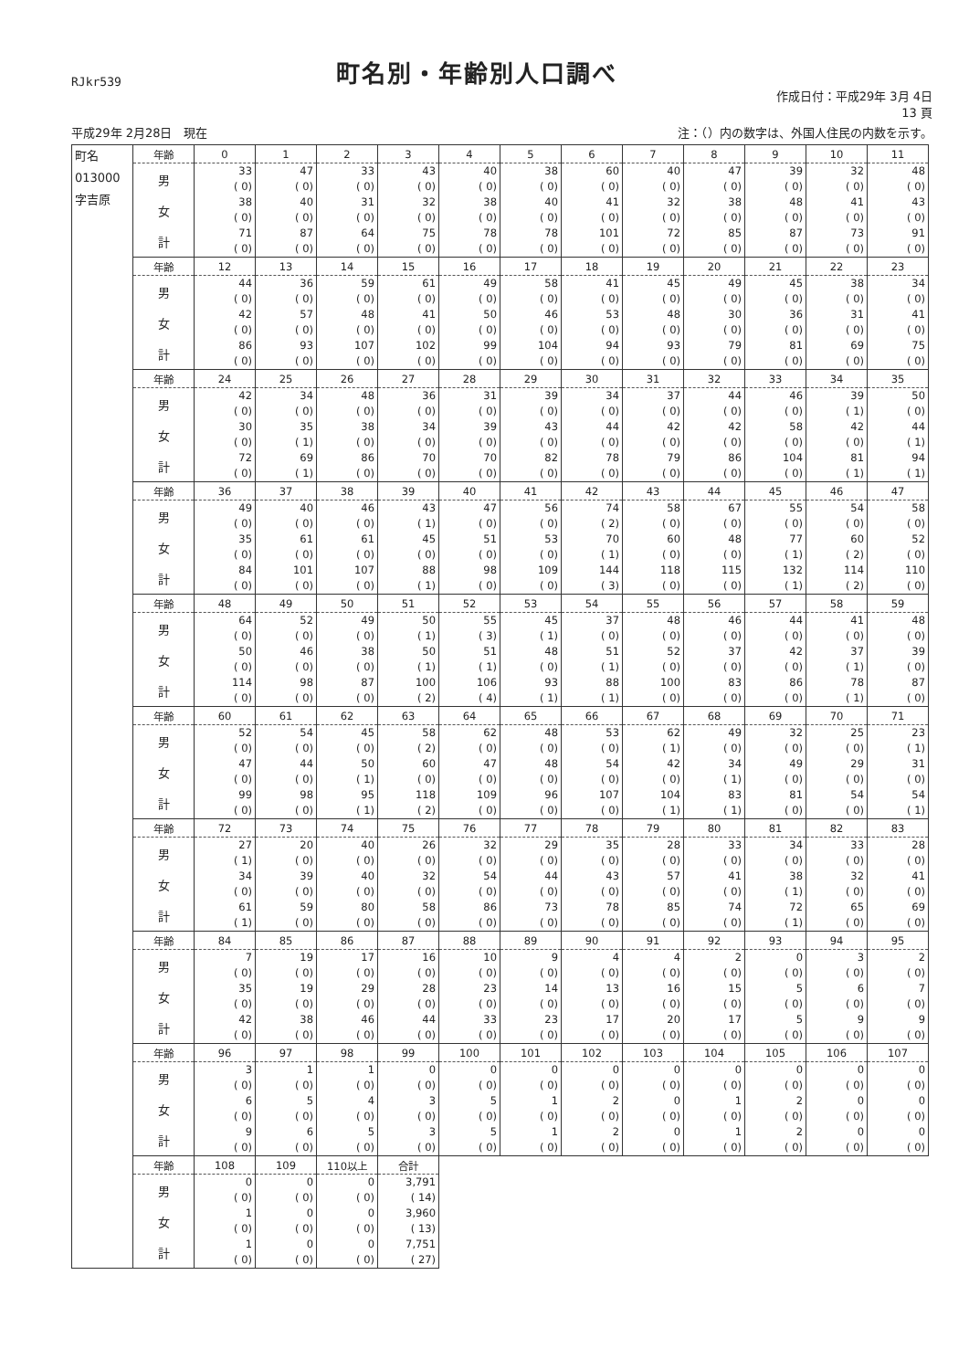RJkr539
町名別・年齢別人口調べ
作成日付：平成29年 3月 4日
13 頁
平成29年 2月28日　現在 注：（）内の数字は、外国人住民の内数を示す。
| 町名 013000 字吉原 | 年齢 | 0 | 1 | 2 | 3 | 4 | 5 | 6 | 7 | 8 | 9 | 10 | 11 |
| | 男 | 33 ( 0) | 47 ( 0) | 33 ( 0) | 43 ( 0) | 40 ( 0) | 38 ( 0) | 60 ( 0) | 40 ( 0) | 47 ( 0) | 39 ( 0) | 32 ( 0) | 48 ( 0) |
| | 女 | 38 ( 0) | 40 ( 0) | 31 ( 0) | 32 ( 0) | 38 ( 0) | 40 ( 0) | 41 ( 0) | 32 ( 0) | 38 ( 0) | 48 ( 0) | 41 ( 0) | 43 ( 0) |
| | 計 | 71 ( 0) | 87 ( 0) | 64 ( 0) | 75 ( 0) | 78 ( 0) | 78 ( 0) | 101 ( 0) | 72 ( 0) | 85 ( 0) | 87 ( 0) | 73 ( 0) | 91 ( 0) |
| | 年齢 | 12 | 13 | 14 | 15 | 16 | 17 | 18 | 19 | 20 | 21 | 22 | 23 |
| | 男 | 44 ( 0) | 36 ( 0) | 59 ( 0) | 61 ( 0) | 49 ( 0) | 58 ( 0) | 41 ( 0) | 45 ( 0) | 49 ( 0) | 45 ( 0) | 38 ( 0) | 34 ( 0) |
| | 女 | 42 ( 0) | 57 ( 0) | 48 ( 0) | 41 ( 0) | 50 ( 0) | 46 ( 0) | 53 ( 0) | 48 ( 0) | 30 ( 0) | 36 ( 0) | 31 ( 0) | 41 ( 0) |
| | 計 | 86 ( 0) | 93 ( 0) | 107 ( 0) | 102 ( 0) | 99 ( 0) | 104 ( 0) | 94 ( 0) | 93 ( 0) | 79 ( 0) | 81 ( 0) | 69 ( 0) | 75 ( 0) |
| | 年齢 | 24 | 25 | 26 | 27 | 28 | 29 | 30 | 31 | 32 | 33 | 34 | 35 |
| | 男 | 42 ( 0) | 34 ( 0) | 48 ( 0) | 36 ( 0) | 31 ( 0) | 39 ( 0) | 34 ( 0) | 37 ( 0) | 44 ( 0) | 46 ( 0) | 39 ( 1) | 50 ( 0) |
| | 女 | 30 ( 0) | 35 ( 1) | 38 ( 0) | 34 ( 0) | 39 ( 0) | 43 ( 0) | 44 ( 0) | 42 ( 0) | 42 ( 0) | 58 ( 0) | 42 ( 0) | 44 ( 1) |
| | 計 | 72 ( 0) | 69 ( 1) | 86 ( 0) | 70 ( 0) | 70 ( 0) | 82 ( 0) | 78 ( 0) | 79 ( 0) | 86 ( 0) | 104 ( 0) | 81 ( 1) | 94 ( 1) |
| | 年齢 | 36 | 37 | 38 | 39 | 40 | 41 | 42 | 43 | 44 | 45 | 46 | 47 |
| | 男 | 49 ( 0) | 40 ( 0) | 46 ( 0) | 43 ( 1) | 47 ( 0) | 56 ( 0) | 74 ( 2) | 58 ( 0) | 67 ( 0) | 55 ( 0) | 54 ( 0) | 58 ( 0) |
| | 女 | 35 ( 0) | 61 ( 0) | 61 ( 0) | 45 ( 0) | 51 ( 0) | 53 ( 0) | 70 ( 1) | 60 ( 0) | 48 ( 0) | 77 ( 1) | 60 ( 2) | 52 ( 0) |
| | 計 | 84 ( 0) | 101 ( 0) | 107 ( 0) | 88 ( 1) | 98 ( 0) | 109 ( 0) | 144 ( 3) | 118 ( 0) | 115 ( 0) | 132 ( 1) | 114 ( 2) | 110 ( 0) |
| | 年齢 | 48 | 49 | 50 | 51 | 52 | 53 | 54 | 55 | 56 | 57 | 58 | 59 |
| | 男 | 64 ( 0) | 52 ( 0) | 49 ( 0) | 50 ( 1) | 55 ( 3) | 45 ( 1) | 37 ( 0) | 48 ( 0) | 46 ( 0) | 44 ( 0) | 41 ( 0) | 48 ( 0) |
| | 女 | 50 ( 0) | 46 ( 0) | 38 ( 0) | 50 ( 1) | 51 ( 1) | 48 ( 0) | 51 ( 1) | 52 ( 0) | 37 ( 0) | 42 ( 0) | 37 ( 1) | 39 ( 0) |
| | 計 | 114 ( 0) | 98 ( 0) | 87 ( 0) | 100 ( 2) | 106 ( 4) | 93 ( 1) | 88 ( 1) | 100 ( 0) | 83 ( 0) | 86 ( 0) | 78 ( 1) | 87 ( 0) |
| | 年齢 | 60 | 61 | 62 | 63 | 64 | 65 | 66 | 67 | 68 | 69 | 70 | 71 |
| | 男 | 52 ( 0) | 54 ( 0) | 45 ( 0) | 58 ( 2) | 62 ( 0) | 48 ( 0) | 53 ( 0) | 62 ( 1) | 49 ( 0) | 32 ( 0) | 25 ( 0) | 23 ( 1) |
| | 女 | 47 ( 0) | 44 ( 0) | 50 ( 1) | 60 ( 0) | 47 ( 0) | 48 ( 0) | 54 ( 0) | 42 ( 0) | 34 ( 1) | 49 ( 0) | 29 ( 0) | 31 ( 0) |
| | 計 | 99 ( 0) | 98 ( 0) | 95 ( 1) | 118 ( 2) | 109 ( 0) | 96 ( 0) | 107 ( 0) | 104 ( 1) | 83 ( 1) | 81 ( 0) | 54 ( 0) | 54 ( 1) |
| | 年齢 | 72 | 73 | 74 | 75 | 76 | 77 | 78 | 79 | 80 | 81 | 82 | 83 |
| | 男 | 27 ( 1) | 20 ( 0) | 40 ( 0) | 26 ( 0) | 32 ( 0) | 29 ( 0) | 35 ( 0) | 28 ( 0) | 33 ( 0) | 34 ( 0) | 33 ( 0) | 28 ( 0) |
| | 女 | 34 ( 0) | 39 ( 0) | 40 ( 0) | 32 ( 0) | 54 ( 0) | 44 ( 0) | 43 ( 0) | 57 ( 0) | 41 ( 0) | 38 ( 1) | 32 ( 0) | 41 ( 0) |
| | 計 | 61 ( 1) | 59 ( 0) | 80 ( 0) | 58 ( 0) | 86 ( 0) | 73 ( 0) | 78 ( 0) | 85 ( 0) | 74 ( 0) | 72 ( 1) | 65 ( 0) | 69 ( 0) |
| | 年齢 | 84 | 85 | 86 | 87 | 88 | 89 | 90 | 91 | 92 | 93 | 94 | 95 |
| | 男 | 7 ( 0) | 19 ( 0) | 17 ( 0) | 16 ( 0) | 10 ( 0) | 9 ( 0) | 4 ( 0) | 4 ( 0) | 2 ( 0) | 0 ( 0) | 3 ( 0) | 2 ( 0) |
| | 女 | 35 ( 0) | 19 ( 0) | 29 ( 0) | 28 ( 0) | 23 ( 0) | 14 ( 0) | 13 ( 0) | 16 ( 0) | 15 ( 0) | 5 ( 0) | 6 ( 0) | 7 ( 0) |
| | 計 | 42 ( 0) | 38 ( 0) | 46 ( 0) | 44 ( 0) | 33 ( 0) | 23 ( 0) | 17 ( 0) | 20 ( 0) | 17 ( 0) | 5 ( 0) | 9 ( 0) | 9 ( 0) |
| | 年齢 | 96 | 97 | 98 | 99 | 100 | 101 | 102 | 103 | 104 | 105 | 106 | 107 |
| | 男 | 3 ( 0) | 1 ( 0) | 1 ( 0) | 0 ( 0) | 0 ( 0) | 0 ( 0) | 0 ( 0) | 0 ( 0) | 0 ( 0) | 0 ( 0) | 0 ( 0) | 0 ( 0) |
| | 女 | 6 ( 0) | 5 ( 0) | 4 ( 0) | 3 ( 0) | 5 ( 0) | 1 ( 0) | 2 ( 0) | 0 ( 0) | 1 ( 0) | 2 ( 0) | 0 ( 0) | 0 ( 0) |
| | 計 | 9 ( 0) | 6 ( 0) | 5 ( 0) | 3 ( 0) | 5 ( 0) | 1 ( 0) | 2 ( 0) | 0 ( 0) | 1 ( 0) | 2 ( 0) | 0 ( 0) | 0 ( 0) |
| | 年齢 | 108 | 109 | 110以上 | 合計 | | | | | | | | |
| | 男 | 0 ( 0) | 0 ( 0) | 0 ( 0) | 3,791 ( 14) | | | | | | | | |
| | 女 | 1 ( 0) | 0 ( 0) | 0 ( 0) | 3,960 ( 13) | | | | | | | | |
| | 計 | 1 ( 0) | 0 ( 0) | 0 ( 0) | 7,751 ( 27) | | | | | | | | |